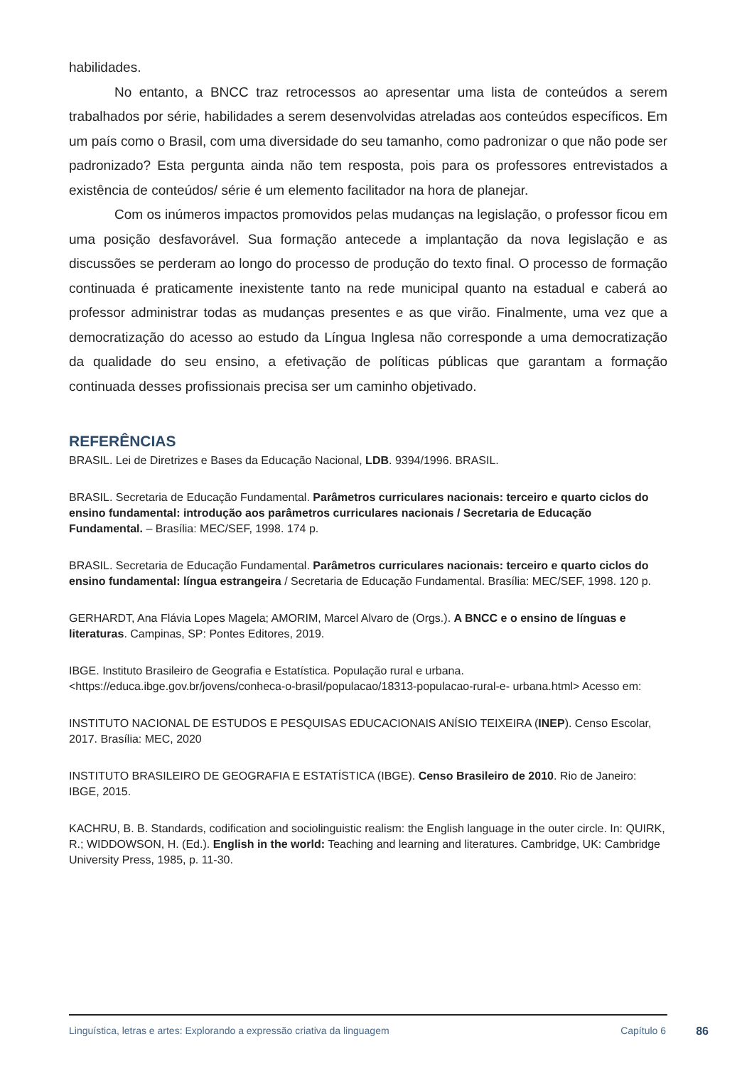habilidades.
No entanto, a BNCC traz retrocessos ao apresentar uma lista de conteúdos a serem trabalhados por série, habilidades a serem desenvolvidas atreladas aos conteúdos específicos. Em um país como o Brasil, com uma diversidade do seu tamanho, como padronizar o que não pode ser padronizado? Esta pergunta ainda não tem resposta, pois para os professores entrevistados a existência de conteúdos/ série é um elemento facilitador na hora de planejar.
Com os inúmeros impactos promovidos pelas mudanças na legislação, o professor ficou em uma posição desfavorável. Sua formação antecede a implantação da nova legislação e as discussões se perderam ao longo do processo de produção do texto final. O processo de formação continuada é praticamente inexistente tanto na rede municipal quanto na estadual e caberá ao professor administrar todas as mudanças presentes e as que virão. Finalmente, uma vez que a democratização do acesso ao estudo da Língua Inglesa não corresponde a uma democratização da qualidade do seu ensino, a efetivação de políticas públicas que garantam a formação continuada desses profissionais precisa ser um caminho objetivado.
REFERÊNCIAS
BRASIL. Lei de Diretrizes e Bases da Educação Nacional, LDB. 9394/1996. BRASIL.
BRASIL. Secretaria de Educação Fundamental. Parâmetros curriculares nacionais: terceiro e quarto ciclos do ensino fundamental: introdução aos parâmetros curriculares nacionais / Secretaria de Educação Fundamental. – Brasília: MEC/SEF, 1998. 174 p.
BRASIL. Secretaria de Educação Fundamental. Parâmetros curriculares nacionais: terceiro e quarto ciclos do ensino fundamental: língua estrangeira / Secretaria de Educação Fundamental. Brasília: MEC/SEF, 1998. 120 p.
GERHARDT, Ana Flávia Lopes Magela; AMORIM, Marcel Alvaro de (Orgs.). A BNCC e o ensino de línguas e literaturas. Campinas, SP: Pontes Editores, 2019.
IBGE. Instituto Brasileiro de Geografia e Estatística. População rural e urbana. <https://educa.ibge.gov.br/jovens/conheca-o-brasil/populacao/18313-populacao-rural-e- urbana.html> Acesso em:
INSTITUTO NACIONAL DE ESTUDOS E PESQUISAS EDUCACIONAIS ANÍSIO TEIXEIRA (INEP). Censo Escolar, 2017. Brasília: MEC, 2020
INSTITUTO BRASILEIRO DE GEOGRAFIA E ESTATÍSTICA (IBGE). Censo Brasileiro de 2010. Rio de Janeiro: IBGE, 2015.
KACHRU, B. B. Standards, codification and sociolinguistic realism: the English language in the outer circle. In: QUIRK, R.; WIDDOWSON, H. (Ed.). English in the world: Teaching and learning and literatures. Cambridge, UK: Cambridge University Press, 1985, p. 11-30.
Linguística, letras e artes: Explorando a expressão criativa da linguagem Capítulo 6 86